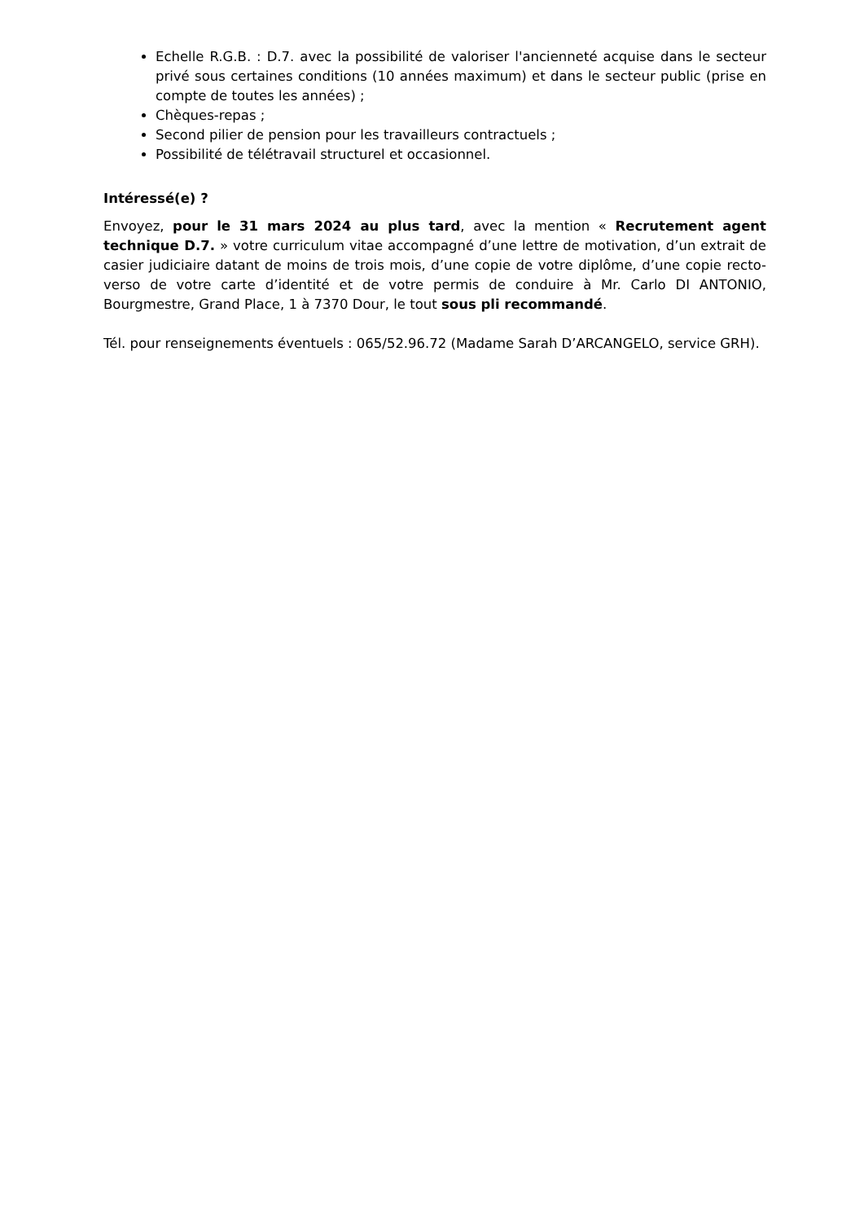Echelle R.G.B. : D.7. avec la possibilité de valoriser l'ancienneté acquise dans le secteur privé sous certaines conditions (10 années maximum) et dans le secteur public (prise en compte de toutes les années) ;
Chèques-repas ;
Second pilier de pension pour les travailleurs contractuels ;
Possibilité de télétravail structurel et occasionnel.
Intéressé(e) ?
Envoyez, pour le 31 mars 2024 au plus tard, avec la mention « Recrutement agent technique D.7. » votre curriculum vitae accompagné d’une lettre de motivation, d’un extrait de casier judiciaire datant de moins de trois mois, d’une copie de votre diplôme, d’une copie recto-verso de votre carte d’identité et de votre permis de conduire à Mr. Carlo DI ANTONIO, Bourgmestre, Grand Place, 1 à 7370 Dour, le tout sous pli recommandé.
Tél. pour renseignements éventuels : 065/52.96.72 (Madame Sarah D’ARCANGELO, service GRH).